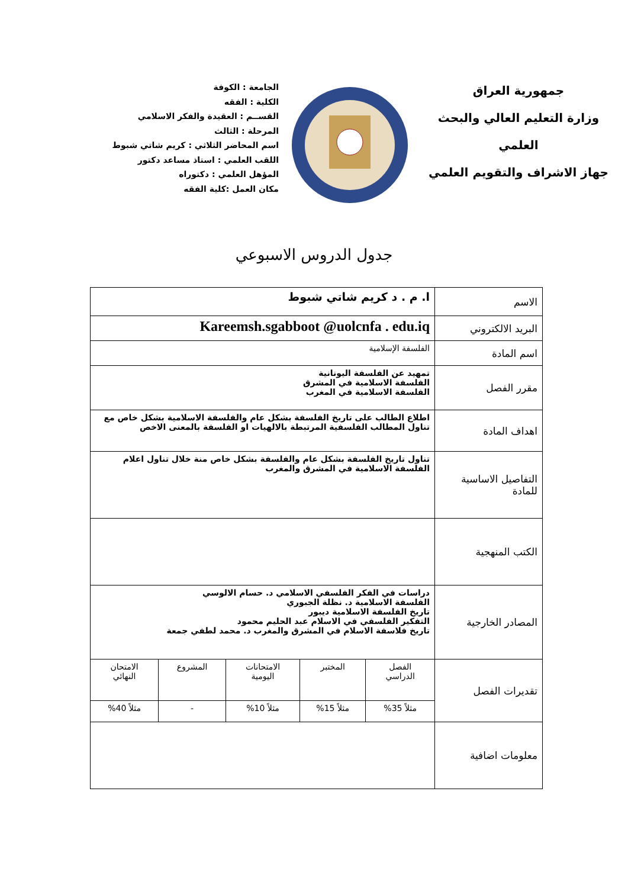جمهورية العراق
وزارة التعليم العالي والبحث العلمي
جهاز الاشراف والتقويم العلمي
الجامعة : الكوفة
الكلية : الفقه
القســم : العقيدة والفكر الاسلامي
المرحلة : الثالث
اسم المحاضر الثلاثي : كريم شاتي شبوط
اللقب العلمي : استاذ مساعد دكتور
المؤهل العلمي : دكتوراه
مكان العمل :كلية الفقه
جدول الدروس الاسبوعي
| الاسم | ا. م . د كريم شاتي شبوط | | | | |
| البريد الالكتروني | Kareemsh.sgabboot @uolcnfa . edu.iq | | | | |
| اسم المادة | الفلسفة الإسلامية | | | | |
| مقرر الفصل | تمهيد عن الفلسفة اليونانية الفلسفة الاسلامية في المشرق الفلسفة الاسلامية في المغرب | | | | |
| اهداف المادة | اطلاع الطالب على تاريخ الفلسفة بشكل عام والفلسفة الاسلامية بشكل خاص مع تناول المطالب الفلسفية المرتبطة بالالهيات او الفلسفة بالمعنى الاخص | | | | |
| التفاصيل الاساسية للمادة | تناول تاريخ الفلسفة بشكل عام والفلسفة بشكل خاص منة خلال تناول اعلام الفلسفة الاسلامية في المشرق والمغرب | | | | |
| الكتب المنهجية | | | | | |
| المصادر الخارجية | دراسات في الفكر الفلسفي الاسلامي د. حسام الالوسي الفلسفة الاسلامية د. نظلة الجبوري تاريخ الفلسفة الاسلامية ديبور التفكير الفلسفي في الاسلام عبد الحليم محمود تاريخ فلاسفة الاسلام في المشرق والمغرب د. محمد لطفي جمعة | | | | |
| تقديرات الفصل | الفصل الدراسي | المختبر | الامتحانات اليومية | المشروع | الامتحان النهائي |
| | مثلاً 35% | مثلاً 15% | مثلاً 10% | - | مثلاً 40% |
| معلومات اضافية | | | | | |